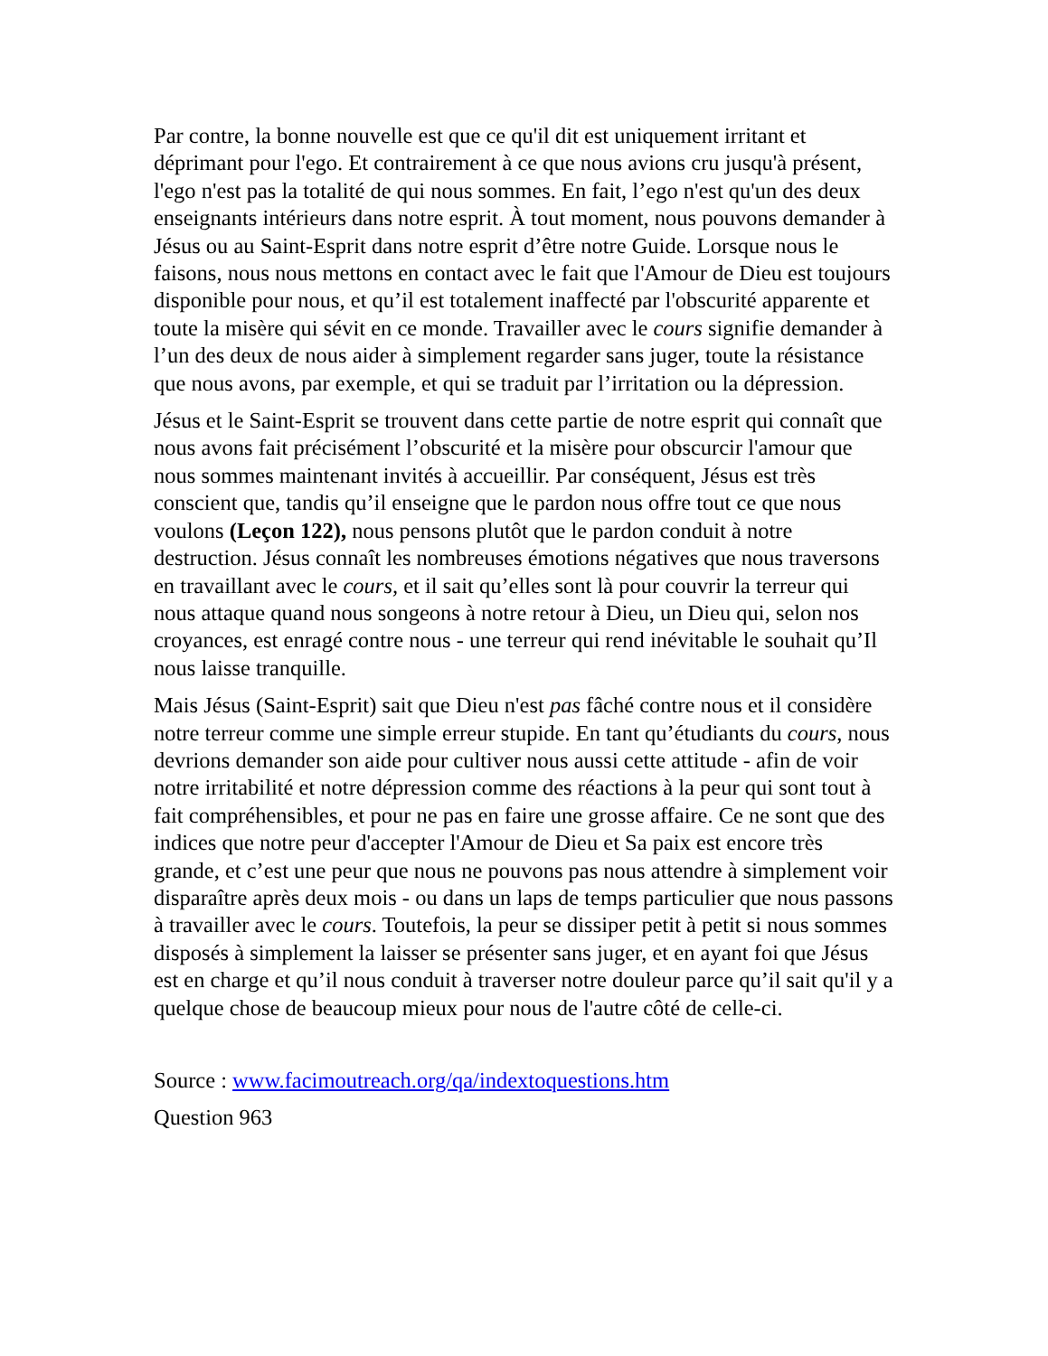Par contre, la bonne nouvelle est que ce qu'il dit est uniquement irritant et déprimant pour l'ego. Et contrairement à ce que nous avions cru jusqu'à présent, l'ego n'est pas la totalité de qui nous sommes. En fait, l’ego n'est qu'un des deux enseignants intérieurs dans notre esprit. À tout moment, nous pouvons demander à Jésus ou au Saint-Esprit dans notre esprit d’être notre Guide. Lorsque nous le faisons, nous nous mettons en contact avec le fait que l'Amour de Dieu est toujours disponible pour nous, et qu’il est totalement inaffecté par l'obscurité apparente et toute la misère qui sévit en ce monde. Travailler avec le cours signifie demander à l’un des deux de nous aider à simplement regarder sans juger, toute la résistance que nous avons, par exemple, et qui se traduit par l’irritation ou la dépression.
Jésus et le Saint-Esprit se trouvent dans cette partie de notre esprit qui connaît que nous avons fait précisément l’obscurité et la misère pour obscurcir l'amour que nous sommes maintenant invités à accueillir. Par conséquent, Jésus est très conscient que, tandis qu’il enseigne que le pardon nous offre tout ce que nous voulons (Leçon 122), nous pensons plutôt que le pardon conduit à notre destruction. Jésus connaît les nombreuses émotions négatives que nous traversons en travaillant avec le cours, et il sait qu’elles sont là pour couvrir la terreur qui nous attaque quand nous songeons à notre retour à Dieu, un Dieu qui, selon nos croyances, est enragé contre nous - une terreur qui rend inévitable le souhait qu’Il nous laisse tranquille.
Mais Jésus (Saint-Esprit) sait que Dieu n'est pas fâché contre nous et il considère notre terreur comme une simple erreur stupide. En tant qu’étudiants du cours, nous devrions demander son aide pour cultiver nous aussi cette attitude - afin de voir notre irritabilité et notre dépression comme des réactions à la peur qui sont tout à fait compréhensibles, et pour ne pas en faire une grosse affaire. Ce ne sont que des indices que notre peur d'accepter l'Amour de Dieu et Sa paix est encore très grande, et c’est une peur que nous ne pouvons pas nous attendre à simplement voir disparaître après deux mois - ou dans un laps de temps particulier que nous passons à travailler avec le cours. Toutefois, la peur se dissiper petit à petit si nous sommes disposés à simplement la laisser se présenter sans juger, et en ayant foi que Jésus est en charge et qu’il nous conduit à traverser notre douleur parce qu’il sait qu'il y a quelque chose de beaucoup mieux pour nous de l'autre côté de celle-ci.
Source : www.facimoutreach.org/qa/indextoquestions.htm
Question 963